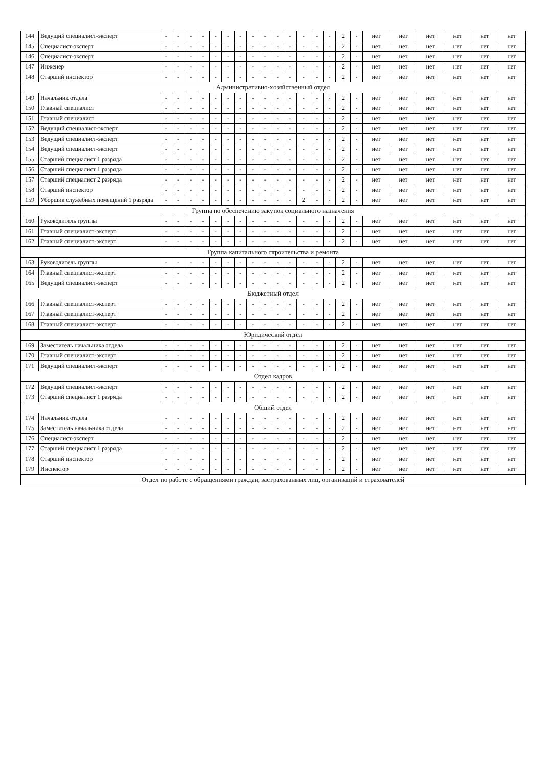| 144 | Ведущий специалист-эксперт | - | - | - | - | - | - | - | - | - | - | - | - | - | - | 2 | - | нет | нет | нет | нет | нет | нет |
| 145 | Специалист-эксперт | - | - | - | - | - | - | - | - | - | - | - | - | - | - | 2 | - | нет | нет | нет | нет | нет | нет |
| 146 | Специалист-эксперт | - | - | - | - | - | - | - | - | - | - | - | - | - | - | 2 | - | нет | нет | нет | нет | нет | нет |
| 147 | Инженер | - | - | - | - | - | - | - | - | - | - | - | - | - | - | 2 | - | нет | нет | нет | нет | нет | нет |
| 148 | Старший инспектор | - | - | - | - | - | - | - | - | - | - | - | - | - | - | 2 | - | нет | нет | нет | нет | нет | нет |
| Административно-хозяйственный отдел | | | | | | | | | | | | | | | | | | | | | | | |
| 149 | Начальник отдела | - | - | - | - | - | - | - | - | - | - | - | - | - | - | 2 | - | нет | нет | нет | нет | нет | нет |
| 150 | Главный специалист | - | - | - | - | - | - | - | - | - | - | - | - | - | - | 2 | - | нет | нет | нет | нет | нет | нет |
| 151 | Главный специалист | - | - | - | - | - | - | - | - | - | - | - | - | - | - | 2 | - | нет | нет | нет | нет | нет | нет |
| 152 | Ведущий специалист-эксперт | - | - | - | - | - | - | - | - | - | - | - | - | - | - | 2 | - | нет | нет | нет | нет | нет | нет |
| 153 | Ведущий специалист-эксперт | - | - | - | - | - | - | - | - | - | - | - | - | - | - | 2 | - | нет | нет | нет | нет | нет | нет |
| 154 | Ведущий специалист-эксперт | - | - | - | - | - | - | - | - | - | - | - | - | - | - | 2 | - | нет | нет | нет | нет | нет | нет |
| 155 | Старший специалист 1 разряда | - | - | - | - | - | - | - | - | - | - | - | - | - | - | 2 | - | нет | нет | нет | нет | нет | нет |
| 156 | Старший специалист 1 разряда | - | - | - | - | - | - | - | - | - | - | - | - | - | - | 2 | - | нет | нет | нет | нет | нет | нет |
| 157 | Старший специалист 2 разряда | - | - | - | - | - | - | - | - | - | - | - | - | - | - | 2 | - | нет | нет | нет | нет | нет | нет |
| 158 | Старший инспектор | - | - | - | - | - | - | - | - | - | - | - | - | - | - | 2 | - | нет | нет | нет | нет | нет | нет |
| 159 | Уборщик служебных помещений 1 разряда | - | - | - | - | - | - | - | - | - | - | - | 2 | - | - | 2 | - | нет | нет | нет | нет | нет | нет |
| Группа по обеспечению закупок социального назначения | | | | | | | | | | | | | | | | | | | | | | | |
| 160 | Руководитель группы | - | - | - | - | - | - | - | - | - | - | - | - | - | - | 2 | - | нет | нет | нет | нет | нет | нет |
| 161 | Главный специалист-эксперт | - | - | - | - | - | - | - | - | - | - | - | - | - | - | 2 | - | нет | нет | нет | нет | нет | нет |
| 162 | Главный специалист-эксперт | - | - | - | - | - | - | - | - | - | - | - | - | - | - | 2 | - | нет | нет | нет | нет | нет | нет |
| Группа капитального строительства и ремонта | | | | | | | | | | | | | | | | | | | | | | | |
| 163 | Руководитель группы | - | - | - | - | - | - | - | - | - | - | - | - | - | - | 2 | - | нет | нет | нет | нет | нет | нет |
| 164 | Главный специалист-эксперт | - | - | - | - | - | - | - | - | - | - | - | - | - | - | 2 | - | нет | нет | нет | нет | нет | нет |
| 165 | Ведущий специалист-эксперт | - | - | - | - | - | - | - | - | - | - | - | - | - | - | 2 | - | нет | нет | нет | нет | нет | нет |
| Бюджетный отдел | | | | | | | | | | | | | | | | | | | | | | | |
| 166 | Главный специалист-эксперт | - | - | - | - | - | - | - | - | - | - | - | - | - | - | 2 | - | нет | нет | нет | нет | нет | нет |
| 167 | Главный специалист-эксперт | - | - | - | - | - | - | - | - | - | - | - | - | - | - | 2 | - | нет | нет | нет | нет | нет | нет |
| 168 | Главный специалист-эксперт | - | - | - | - | - | - | - | - | - | - | - | - | - | - | 2 | - | нет | нет | нет | нет | нет | нет |
| Юридический отдел | | | | | | | | | | | | | | | | | | | | | | | |
| 169 | Заместитель начальника отдела | - | - | - | - | - | - | - | - | - | - | - | - | - | - | 2 | - | нет | нет | нет | нет | нет | нет |
| 170 | Главный специалист-эксперт | - | - | - | - | - | - | - | - | - | - | - | - | - | - | 2 | - | нет | нет | нет | нет | нет | нет |
| 171 | Ведущий специалист-эксперт | - | - | - | - | - | - | - | - | - | - | - | - | - | - | 2 | - | нет | нет | нет | нет | нет | нет |
| Отдел кадров | | | | | | | | | | | | | | | | | | | | | | | |
| 172 | Ведущий специалист-эксперт | - | - | - | - | - | - | - | - | - | - | - | - | - | - | 2 | - | нет | нет | нет | нет | нет | нет |
| 173 | Старший специалист 1 разряда | - | - | - | - | - | - | - | - | - | - | - | - | - | - | 2 | - | нет | нет | нет | нет | нет | нет |
| Общий отдел | | | | | | | | | | | | | | | | | | | | | | | |
| 174 | Начальник отдела | - | - | - | - | - | - | - | - | - | - | - | - | - | - | 2 | - | нет | нет | нет | нет | нет | нет |
| 175 | Заместитель начальника отдела | - | - | - | - | - | - | - | - | - | - | - | - | - | - | 2 | - | нет | нет | нет | нет | нет | нет |
| 176 | Специалист-эксперт | - | - | - | - | - | - | - | - | - | - | - | - | - | - | 2 | - | нет | нет | нет | нет | нет | нет |
| 177 | Старший специалист 1 разряда | - | - | - | - | - | - | - | - | - | - | - | - | - | - | 2 | - | нет | нет | нет | нет | нет | нет |
| 178 | Старший инспектор | - | - | - | - | - | - | - | - | - | - | - | - | - | - | 2 | - | нет | нет | нет | нет | нет | нет |
| 179 | Инспектор | - | - | - | - | - | - | - | - | - | - | - | - | - | - | 2 | - | нет | нет | нет | нет | нет | нет |
| Отдел по работе с обращениями граждан, застрахованных лиц, организаций и страхователей | | | | | | | | | | | | | | | | | | | | | | | |